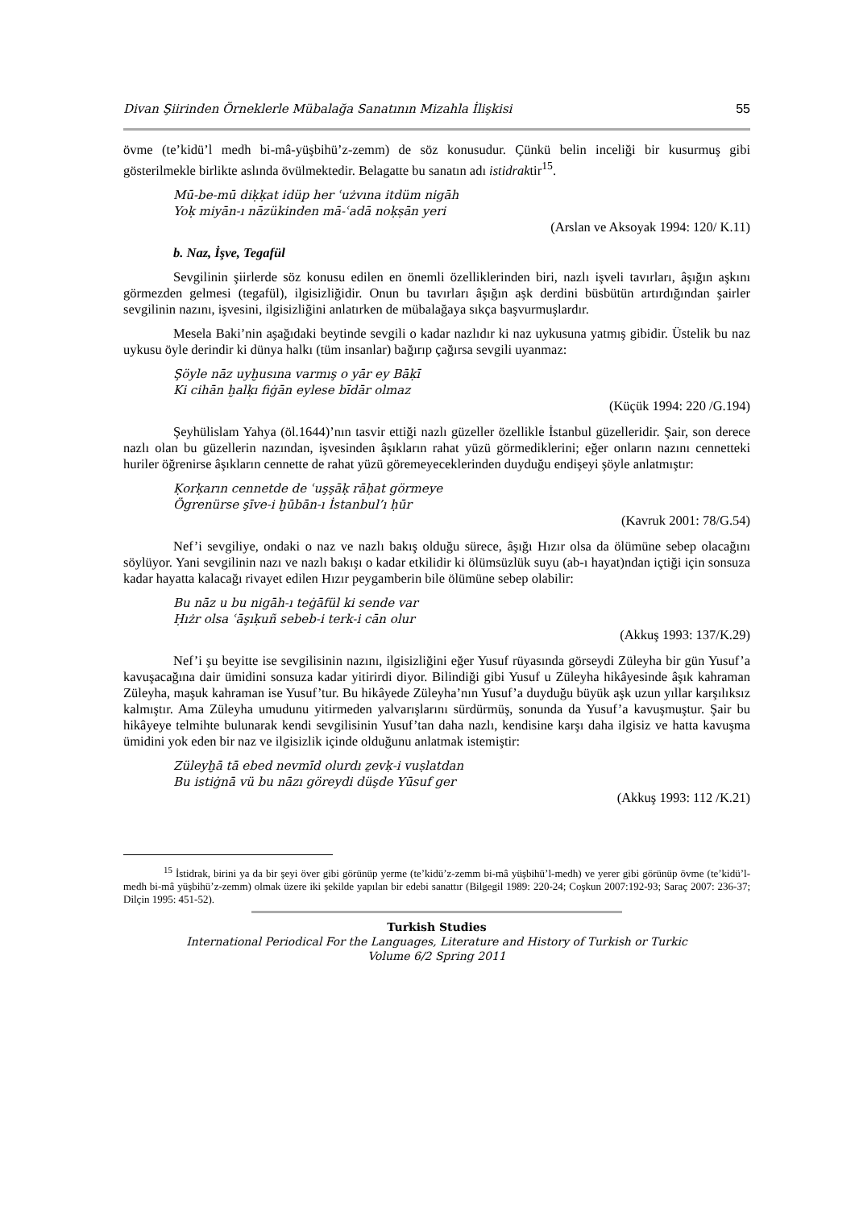Divan Şiirinden Örneklerle Mübalağa Sanatının Mizahla İlişkisi 55
övme (te’kidü’l medh bi-mâ-yüşbihü’z-zemm) de söz konusudur. Çünkü belin inceliği bir kusurmuş gibi gösterilmekle birlikte aslında övülmektedir. Belagatte bu sanatın adı istidraktir<sup>15</sup>.
Mū-be-mū diḳḳat idüp her ʿużvına itdüm nigāh
Yoḳ miyān-ı nāzükinden mā-ʿadā noḳṣān yeri
(Arslan ve Aksoyak 1994: 120/ K.11)
b. Naz, İşve, Tegafül
Sevgilinin şiirlerde söz konusu edilen en önemli özelliklerinden biri, nazlı işveli tavırları, âşığın aşkını görmezden gelmesi (tegafül), ilgisizliğidir. Onun bu tavırları âşığın aşk derdini büsbütün artırdığından şairler sevgilinin nazını, işvesini, ilgisizliğini anlatırken de mübalağaya sıkça başvurmuşlardır.
Mesela Baki’nin aşağıdaki beytinde sevgili o kadar nazlıdır ki naz uykusuna yatmış gibidir. Üstelik bu naz uykusu öyle derindir ki dünya halkı (tüm insanlar) bağırıp çağırsa sevgili uyanmaz:
Şöyle nāz uyḫusına varmış o yār ey Bāḳī
Ki cihān ḫalḳı fiġān eylese bīdār olmaz
(Küçük 1994: 220 /G.194)
Şeyhülislam Yahya (öl.1644)’nın tasvir ettiği nazlı güzeller özellikle İstanbul güzelleridir. Şair, son derece nazlı olan bu güzellerin nazından, işvesinden âşıkların rahat yüzü görmediklerini; eğer onların nazını cennetteki huriler öğrenirse âşıkların cennette de rahat yüzü göremeyeceklerinden duyduğu endişeyi şöyle anlatmıştır:
Ḳorḳarın cennetde de ʿuşşāḳ rāḥat görmeye
Ögrenürse şīve-i ḫūbān-ı İstanbul’ı ḥūr
(Kavruk 2001: 78/G.54)
Nef’i sevgiliye, ondaki o naz ve nazlı bakış olduğu sürece, âşığı Hızır olsa da ölümüne sebep olacağını söylüyor. Yani sevgilinin nazı ve nazlı bakışı o kadar etkilidir ki ölümsüzlük suyu (ab-ı hayat)ndan içtiği için sonsuza kadar hayatta kalacağı rivayet edilen Hızır peygamberin bile ölümüne sebep olabilir:
Bu nāz u bu nigāh-ı teġāfül ki sende var
Ḥıżr olsa ʿāşıḳuñ sebeb-i terk-i cān olur
(Akkuş 1993: 137/K.29)
Nef’i şu beyitte ise sevgilisinin nazını, ilgisizliğini eğer Yusuf rüyasında görseydi Züleyha bir gün Yusuf’a kavuşacağına dair ümidini sonsuza kadar yitirirdi diyor. Bilindiği gibi Yusuf u Züleyha hikâyesinde âşık kahraman Züleyha, maşuk kahraman ise Yusuf’tur. Bu hikâyede Züleyha’nın Yusuf’a duyduğu büyük aşk uzun yıllar karşılıksız kalmıştır. Ama Züleyha umudunu yitirmeden yalvarışlarını sürdürmüş, sonunda da Yusuf’a kavuşmuştur. Şair bu hikâyeye telmihte bulunarak kendi sevgilisinin Yusuf’tan daha nazlı, kendisine karşı daha ilgisiz ve hatta kavuşma ümidini yok eden bir naz ve ilgisizlik içinde olduğunu anlatmak istemiştir:
Züleyḫā tā ebed nevmīd olurdı ẕevḳ-i vuṣlatdan
Bu istiġnā vü bu nāzı göreydi düşde Yūsuf ger
(Akkuş 1993: 112 /K.21)
<sup>15</sup> İstidrak, birini ya da bir şeyi över gibi görünüp yerme (te’kidü’z-zemm bi-mâ yüşbihü’l-medh) ve yerer gibi görünüp övme (te’kidü’l-medh bi-mâ yüşbihü’z-zemm) olmak üzere iki şekilde yapılan bir edebi sanattır (Bilgegil 1989: 220-24; Coşkun 2007:192-93; Saraç 2007: 236-37; Dilçin 1995: 451-52).
Turkish Studies
International Periodical For the Languages, Literature and History of Turkish or Turkic
Volume 6/2 Spring 2011